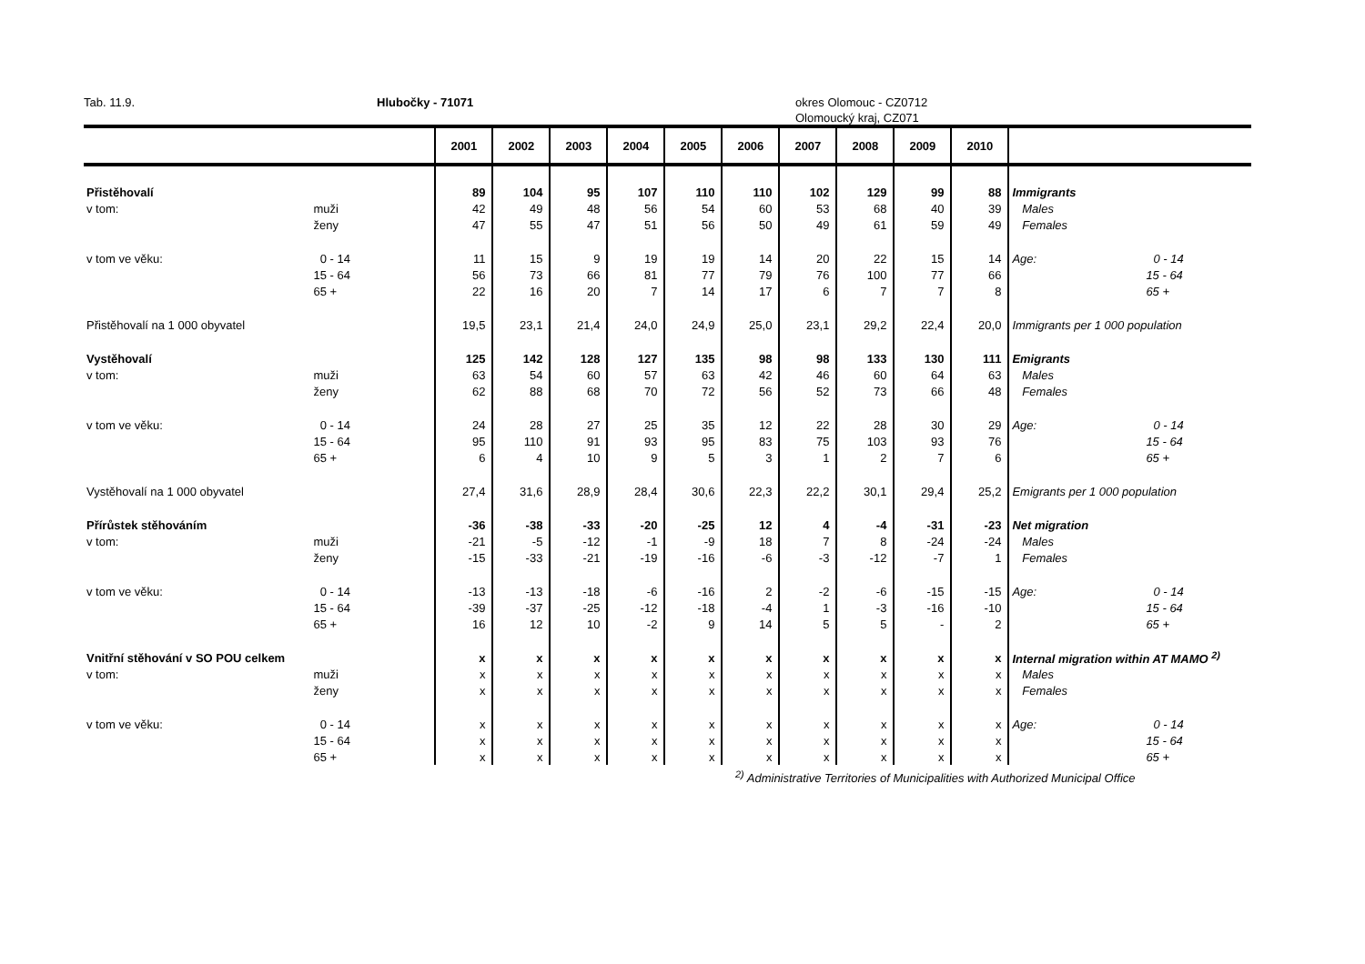Tab. 11.9. Hlubočky - 71071 okres Olomouc - CZ0712
Olomoucký kraj, CZ071
| | | 2001 | 2002 | 2003 | 2004 | 2005 | 2006 | 2007 | 2008 | 2009 | 2010 | | |
| --- | --- | --- | --- | --- | --- | --- | --- | --- | --- | --- | --- | --- | --- |
| Přistěhovalí | | 89 | 104 | 95 | 107 | 110 | 110 | 102 | 129 | 99 | 88 | Immigrants | |
| v tom: | muži | 42 | 49 | 48 | 56 | 54 | 60 | 53 | 68 | 40 | 39 | Males | |
| | ženy | 47 | 55 | 47 | 51 | 56 | 50 | 49 | 61 | 59 | 49 | Females | |
| v tom ve věku: | 0 - 14 | 11 | 15 | 9 | 19 | 19 | 14 | 20 | 22 | 15 | 14 | Age: | 0 - 14 |
| | 15 - 64 | 56 | 73 | 66 | 81 | 77 | 79 | 76 | 100 | 77 | 66 | | 15 - 64 |
| | 65 + | 22 | 16 | 20 | 7 | 14 | 17 | 6 | 7 | 7 | 8 | | 65 + |
| Přistěhovalí na 1 000 obyvatel | | 19,5 | 23,1 | 21,4 | 24,0 | 24,9 | 25,0 | 23,1 | 29,2 | 22,4 | 20,0 | Immigrants per 1 000 population | |
| Vystěhovalí | | 125 | 142 | 128 | 127 | 135 | 98 | 98 | 133 | 130 | 111 | Emigrants | |
| v tom: | muži | 63 | 54 | 60 | 57 | 63 | 42 | 46 | 60 | 64 | 63 | Males | |
| | ženy | 62 | 88 | 68 | 70 | 72 | 56 | 52 | 73 | 66 | 48 | Females | |
| v tom ve věku: | 0 - 14 | 24 | 28 | 27 | 25 | 35 | 12 | 22 | 28 | 30 | 29 | Age: | 0 - 14 |
| | 15 - 64 | 95 | 110 | 91 | 93 | 95 | 83 | 75 | 103 | 93 | 76 | | 15 - 64 |
| | 65 + | 6 | 4 | 10 | 9 | 5 | 3 | 1 | 2 | 7 | 6 | | 65 + |
| Vystěhovalí na 1 000 obyvatel | | 27,4 | 31,6 | 28,9 | 28,4 | 30,6 | 22,3 | 22,2 | 30,1 | 29,4 | 25,2 | Emigrants per 1 000 population | |
| Přírůstek stěhováním | | -36 | -38 | -33 | -20 | -25 | 12 | 4 | -4 | -31 | -23 | Net migration | |
| v tom: | muži | -21 | -5 | -12 | -1 | -9 | 18 | 7 | 8 | -24 | -24 | Males | |
| | ženy | -15 | -33 | -21 | -19 | -16 | -6 | -3 | -12 | -7 | 1 | Females | |
| v tom ve věku: | 0 - 14 | -13 | -13 | -18 | -6 | -16 | 2 | -2 | -6 | -15 | -15 | Age: | 0 - 14 |
| | 15 - 64 | -39 | -37 | -25 | -12 | -18 | -4 | 1 | -3 | -16 | -10 | | 15 - 64 |
| | 65 + | 16 | 12 | 10 | -2 | 9 | 14 | 5 | 5 | - | 2 | | 65 + |
| Vnitřní stěhování v SO POU celkem | | x | x | x | x | x | x | x | x | x | x | Internal migration within AT MAMO <sup>2)</sup> | |
| v tom: | muži | x | x | x | x | x | x | x | x | x | x | Males | |
| | ženy | x | x | x | x | x | x | x | x | x | x | Females | |
| v tom ve věku: | 0 - 14 | x | x | x | x | x | x | x | x | x | x | Age: | 0 - 14 |
| | 15 - 64 | x | x | x | x | x | x | x | x | x | x | | 15 - 64 |
| | 65 + | x | x | x | x | x | x | x | x | x | x | | 65 + |
<sup>2)</sup> Administrative Territories of Municipalities with Authorized Municipal Office